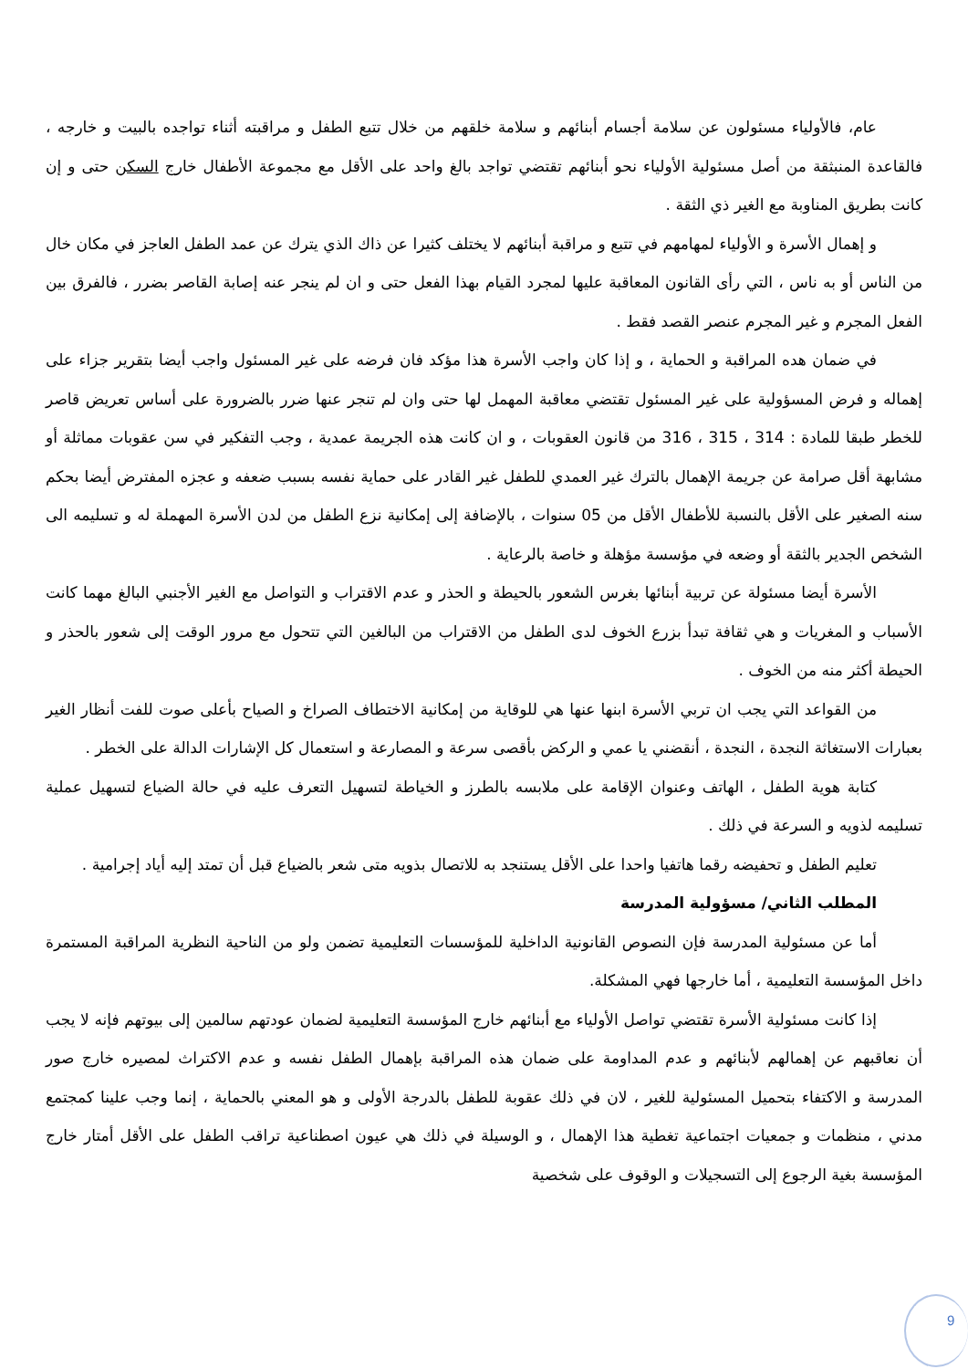عام، فالأولياء مسئولون عن سلامة أجسام أبنائهم و سلامة خلقهم من خلال تتبع الطفل و مراقبته أثناء تواجده بالبيت و خارجه ، فالقاعدة المنبثقة من أصل مسئولية الأولياء نحو أبنائهم تقتضي تواجد بالغ واحد على الأقل مع مجموعة الأطفال خارج السكن حتى و إن كانت بطريق المناوبة مع الغير ذي الثقة .
و إهمال الأسرة و الأولياء لمهامهم في تتبع و مراقبة أبنائهم لا يختلف كثيرا عن ذاك الذي يترك عن عمد الطفل العاجز في مكان خال من الناس أو به ناس ، التي رأى القانون المعاقبة عليها لمجرد القيام بهذا الفعل حتى و ان لم ينجر عنه إصابة القاصر بضرر ، فالفرق بين الفعل المجرم و غير المجرم عنصر القصد فقط .
في ضمان هده المراقبة و الحماية ، و إذا كان واجب الأسرة هذا مؤكد فان فرضه على غير المسئول واجب أيضا بتقرير جزاء على إهماله و فرض المسؤولية على غير المسئول تقتضي معاقبة المهمل لها حتى وان لم تنجر عنها ضرر بالضرورة على أساس تعريض قاصر للخطر طبقا للمادة : 314 ، 315 ، 316 من قانون العقوبات ، و ان كانت هذه الجريمة عمدية ، وجب التفكير في سن عقوبات مماثلة أو مشابهة أقل صرامة عن جريمة الإهمال بالترك غير العمدي للطفل غير القادر على حماية نفسه بسبب ضعفه و عجزه المفترض أيضا بحكم سنه الصغير على الأقل بالنسبة للأطفال الأقل من 05 سنوات ، بالإضافة إلى إمكانية نزع الطفل من لدن الأسرة المهملة له و تسليمه الى الشخص الجدير بالثقة أو وضعه في مؤسسة مؤهلة و خاصة بالرعاية .
الأسرة أيضا مسئولة عن تربية أبنائها بغرس الشعور بالحيطة و الحذر و عدم الاقتراب و التواصل مع الغير الأجنبي البالغ مهما كانت الأسباب و المغريات و هي ثقافة تبدأ بزرع الخوف لدى الطفل من الاقتراب من البالغين التي تتحول مع مرور الوقت إلى شعور بالحذر و الحيطة أكثر منه من الخوف .
من القواعد التي يجب ان تربي الأسرة ابنها عنها هي للوقاية من إمكانية الاختطاف الصراخ و الصياح بأعلى صوت للفت أنظار الغير بعبارات الاستغاثة النجدة ، النجدة ، أنقضني يا عمي و الركض بأقصى سرعة و المصارعة و استعمال كل الإشارات الدالة على الخطر .
كتابة هوية الطفل ، الهاتف وعنوان الإقامة على ملابسه بالطرز و الخياطة لتسهيل التعرف عليه في حالة الضياع لتسهيل عملية تسليمه لذويه و السرعة في ذلك .
تعليم الطفل و تحفيضه رقما هاتفيا واحدا على الأقل يستنجد به للاتصال بذويه متى شعر بالضياع قبل أن تمتد إليه أياد إجرامية .
المطلب الثاني/ مسؤولية المدرسة
أما عن مسئولية المدرسة فإن النصوص القانونية الداخلية للمؤسسات التعليمية تضمن ولو من الناحية النظرية المراقبة المستمرة داخل المؤسسة التعليمية ، أما خارجها فهي المشكلة.
إذا كانت مسئولية الأسرة تقتضي تواصل الأولياء مع أبنائهم خارج المؤسسة التعليمية لضمان عودتهم سالمين إلى بيوتهم فإنه لا يجب أن نعاقبهم عن إهمالهم لأبنائهم و عدم المداومة على ضمان هذه المراقبة بإهمال الطفل نفسه و عدم الاكتراث لمصيره خارج صور المدرسة و الاكتفاء بتحميل المسئولية للغير ، لان في ذلك عقوبة للطفل بالدرجة الأولى و هو المعني بالحماية ، إنما وجب علينا كمجتمع مدني ، منظمات و جمعيات اجتماعية تغطية هذا الإهمال ، و الوسيلة في ذلك هي عيون اصطناعية تراقب الطفل على الأقل أمتار خارج المؤسسة بغية الرجوع إلى التسجيلات و الوقوف على شخصية
9